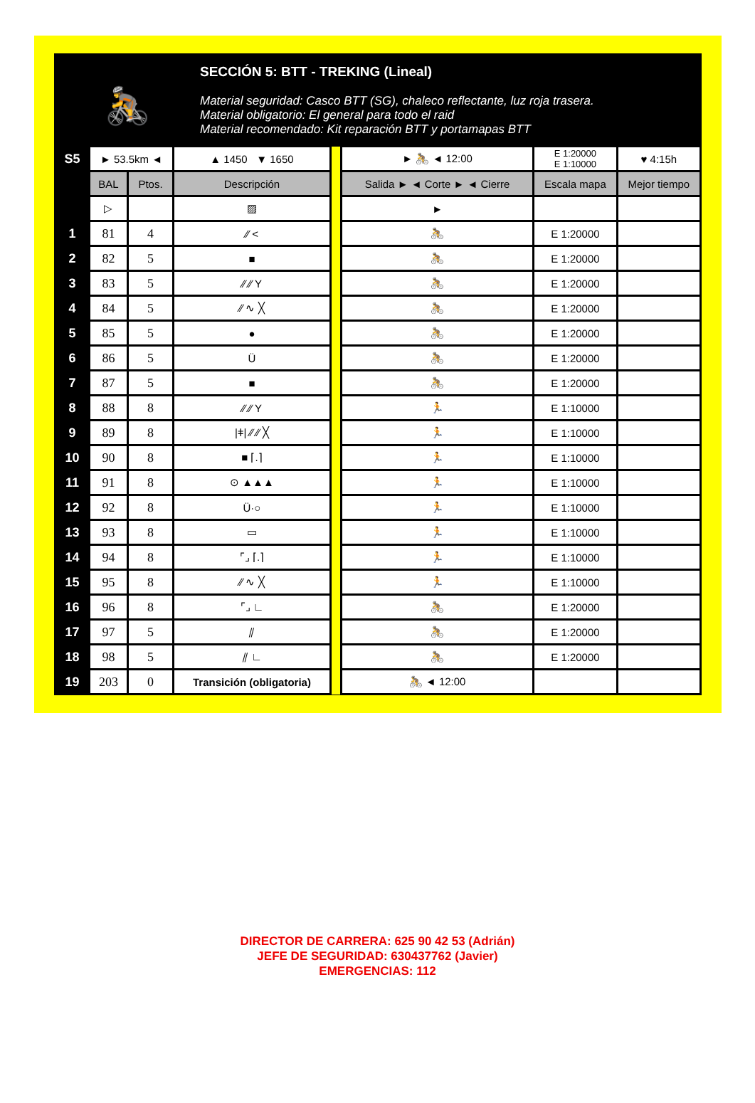🚴
SECCIÓN 5: BTT - TREKING (Lineal)
Material seguridad: Casco BTT (SG), chaleco reflectante, luz roja trasera.
Material obligatorio: El general para todo el raid
Material recomendado: Kit reparación BTT y portamapas BTT
| S5 | ► 53.5km ◄ | | ▲ 1450 ▼ 1650 | | ► 🚴 ◄ 12:00 | E 1:20000 E 1:10000 | ♥ 4:15h |
| | BAL | Ptos. | Descripción | | Salida ► ◄ Corte ► ◄ Cierre | Escala mapa | Mejor tiempo |
| | ▷ | | ▨ | | ► | | |
| 1 | 81 | 4 | ⁄⁄ < | | 🚴 | E 1:20000 | |
| 2 | 82 | 5 | ■ | | 🚴 | E 1:20000 | |
| 3 | 83 | 5 | ⁄⁄ ⁄⁄ Y | | 🚴 | E 1:20000 | |
| 4 | 84 | 5 | ⁄⁄ ∿ ╳ | | 🚴 | E 1:20000 | |
| 5 | 85 | 5 | ● | | 🚴 | E 1:20000 | |
| 6 | 86 | 5 | Ü | | 🚴 | E 1:20000 | |
| 7 | 87 | 5 | ■ | | 🚴 | E 1:20000 | |
| 8 | 88 | 8 | ⁄⁄ ⁄⁄ Y | | 🏃 | E 1:10000 | |
| 9 | 89 | 8 | /ǂ/ ⁄⁄ ⁄⁄ ╳ | | 🏃 | E 1:10000 | |
| 10 | 90 | 8 | ■ ⌈.⌉ | | 🏃 | E 1:10000 | |
| 11 | 91 | 8 | ⊙ ▲▲▲ | | 🏃 | E 1:10000 | |
| 12 | 92 | 8 | Ü·○ | | 🏃 | E 1:10000 | |
| 13 | 93 | 8 | ▭ | | 🏃 | E 1:10000 | |
| 14 | 94 | 8 | ⌜⌟ ⌈.⌉ | | 🏃 | E 1:10000 | |
| 15 | 95 | 8 | ⁄⁄ ∿ ╳ | | 🏃 | E 1:10000 | |
| 16 | 96 | 8 | ⌜⌟ ∟ | | 🚴 | E 1:20000 | |
| 17 | 97 | 5 | ⫽ | | 🚴 | E 1:20000 | |
| 18 | 98 | 5 | ⫽ ∟ | | 🚴 | E 1:20000 | |
| 19 | 203 | 0 | Transición (obligatoria) | | 🚴 ◄ 12:00 | | |
DIRECTOR DE CARRERA: 625 90 42 53 (Adrián)
JEFE DE SEGURIDAD: 630437762 (Javier)
EMERGENCIAS: 112